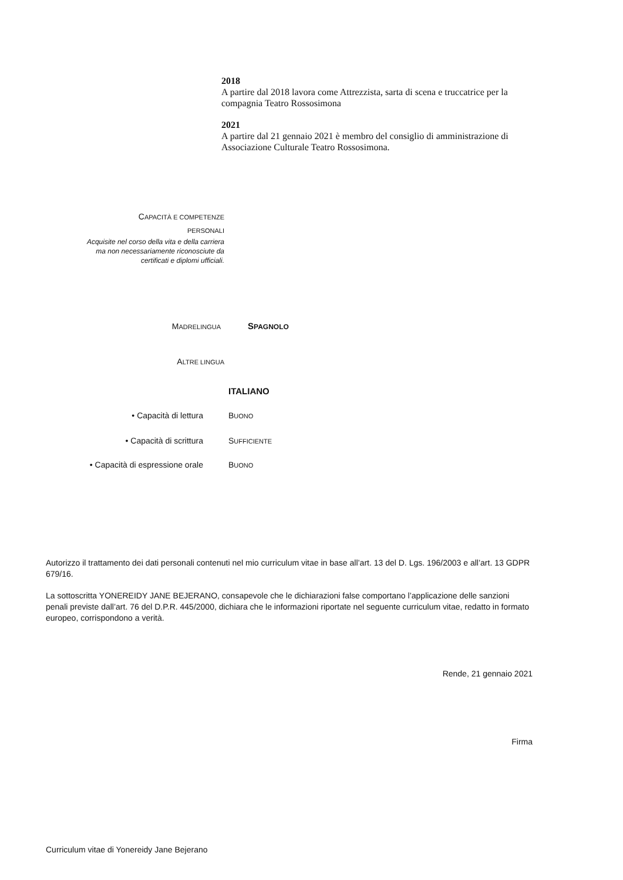2018
A partire dal 2018 lavora come Attrezzista, sarta di scena e truccatrice per la compagnia Teatro Rossosimona
2021
A partire dal 21 gennaio 2021 è membro del consiglio di amministrazione di Associazione Culturale Teatro Rossosimona.
CAPACITÀ E COMPETENZE
PERSONALI
Acquisite nel corso della vita e della carriera ma non necessariamente riconosciute da certificati e diplomi ufficiali.
MADRELINGUA SPAGNOLO
ALTRE LINGUA
ITALIANO
• Capacità di lettura BUONO
• Capacità di scrittura SUFFICIENTE
• Capacità di espressione orale
BUONO
Autorizzo il trattamento dei dati personali contenuti nel mio curriculum vitae in base all’art. 13 del D. Lgs. 196/2003 e all’art. 13 GDPR 679/16.
La sottoscritta YONEREIDY JANE BEJERANO, consapevole che le dichiarazioni false comportano l’applicazione delle sanzioni penali previste dall’art. 76 del D.P.R. 445/2000, dichiara che le informazioni riportate nel seguente curriculum vitae, redatto in formato europeo, corrispondono a verità.
Rende, 21 gennaio 2021
Firma
Curriculum vitae di Yonereidy Jane Bejerano